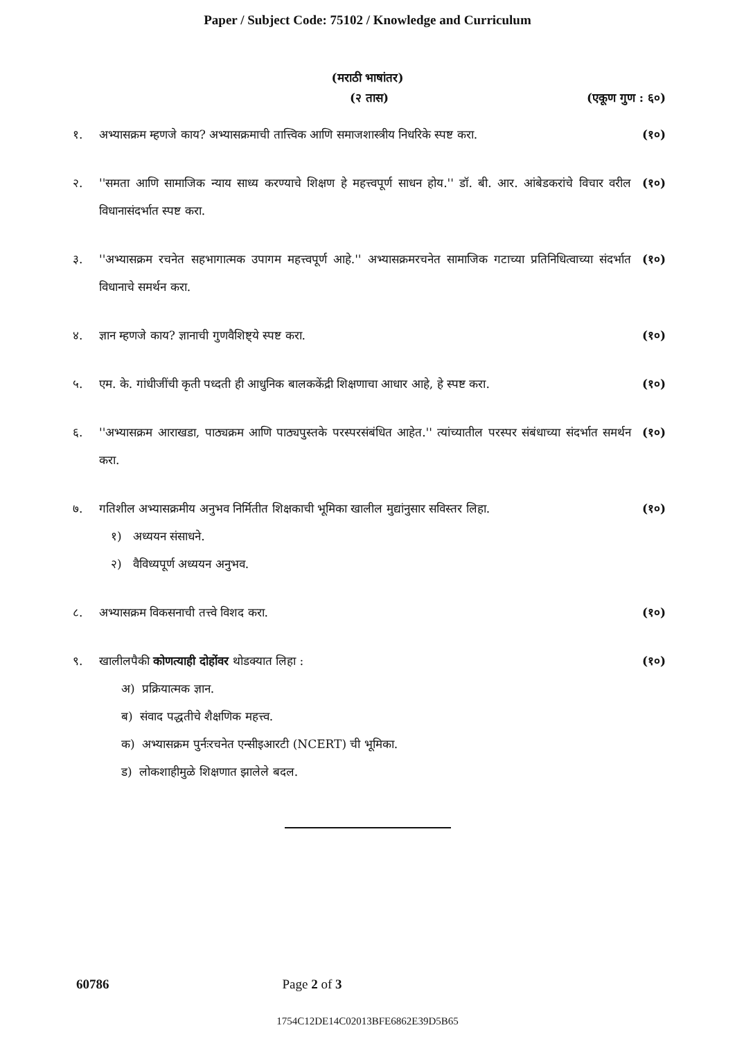Paper / Subject Code: 75102 / Knowledge and Curriculum
(मराठी भाषांतर)
(२ तास) (एकूण गुण : ६०)
१. अभ्यासक्रम म्हणजे काय? अभ्यासक्रमाची तात्त्विक आणि समाजशास्त्रीय निधरिके स्पष्ट करा. (१०)
२. ''समता आणि सामाजिक न्याय साध्य करण्याचे शिक्षण हे महत्त्वपूर्ण साधन होय.'' डॉ. बी. आर. आंबेडकरांचे विचार वरील विधानासंदर्भात स्पष्ट करा. (१०)
३. ''अभ्यासक्रम रचनेत सहभागात्मक उपागम महत्त्वपूर्ण आहे.'' अभ्यासक्रमरचनेत सामाजिक गटाच्या प्रतिनिधित्वाच्या संदर्भात विधानाचे समर्थन करा. (१०)
४. ज्ञान म्हणजे काय? ज्ञानाची गुणवैशिष्ट्ये स्पष्ट करा. (१०)
५. एम. के. गांधीजींची कृती पध्दती ही आधुनिक बालककेंद्री शिक्षणाचा आधार आहे, हे स्पष्ट करा. (१०)
६. ''अभ्यासक्रम आराखडा, पाठ्यक्रम आणि पाठ्यपुस्तके परस्परसंबंधित आहेत.'' त्यांच्यातील परस्पर संबंधाच्या संदर्भात समर्थन करा. (१०)
७. गतिशील अभ्यासक्रमीय अनुभव निर्मितीत शिक्षकाची भूमिका खालील मुद्यांनुसार सविस्तर लिहा. (१०)
१) अध्ययन संसाधने.
२) वैविध्यपूर्ण अध्ययन अनुभव.
८. अभ्यासक्रम विकसनाची तत्त्वे विशद करा. (१०)
९. खालीलपैकी कोणत्याही दोहोंवर थोडक्यात लिहा : (१०)
अ) प्रक्रियात्मक ज्ञान.
ब) संवाद पद्धतीचे शैक्षणिक महत्त्व.
क) अभ्यासक्रम पुर्नःरचनेत एन्सीइआरटी (NCERT) ची भूमिका.
ड) लोकशाहीमुळे शिक्षणात झालेले बदल.
60786 Page 2 of 3
1754C12DE14C02013BFE6862E39D5B65